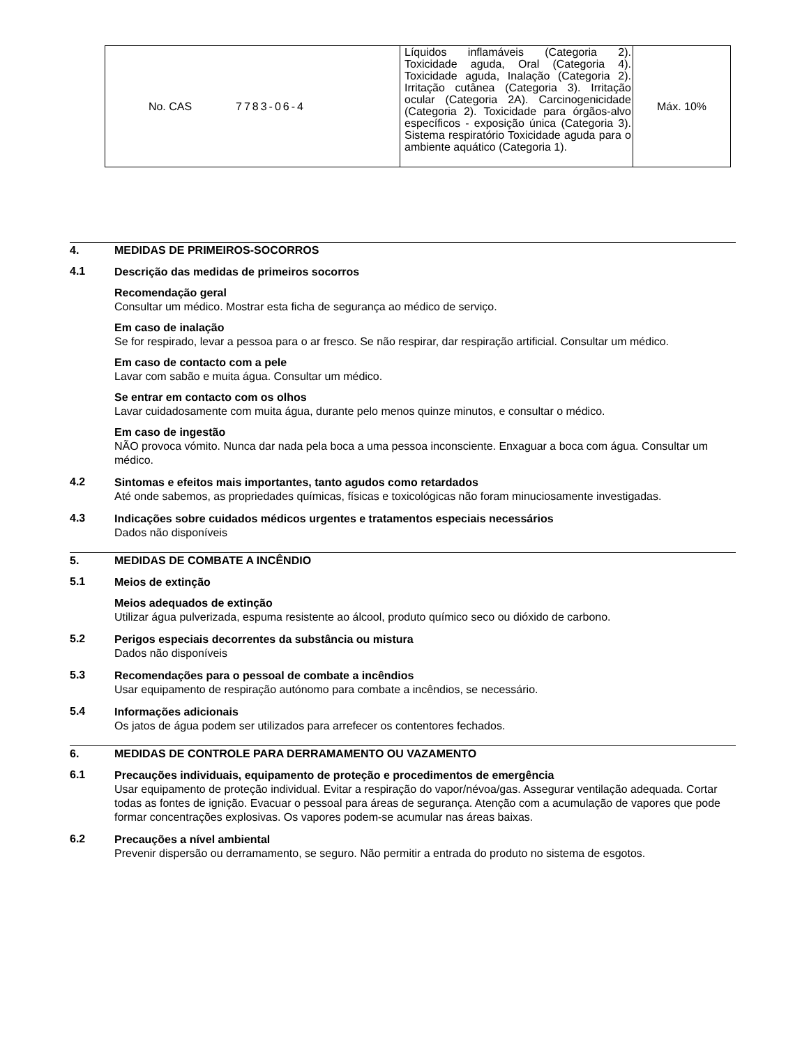| No. CAS | 7783-06-4 | Líquidos inflamáveis (Categoria 2). Toxicidade aguda, Oral (Categoria 4). Toxicidade aguda, Inalação (Categoria 2). Irritação cutânea (Categoria 3). Irritação ocular (Categoria 2A). Carcinogenicidade (Categoria 2). Toxicidade para órgãos-alvo específicos - exposição única (Categoria 3). Sistema respiratório Toxicidade aguda para o ambiente aquático (Categoria 1). | Máx. 10% |
4. MEDIDAS DE PRIMEIROS-SOCORROS
4.1
Descrição das medidas de primeiros socorros
Recomendação geral
Consultar um médico. Mostrar esta ficha de segurança ao médico de serviço.
Em caso de inalação
Se for respirado, levar a pessoa para o ar fresco. Se não respirar, dar respiração artificial. Consultar um médico.
Em caso de contacto com a pele
Lavar com sabão e muita água. Consultar um médico.
Se entrar em contacto com os olhos
Lavar cuidadosamente com muita água, durante pelo menos quinze minutos, e consultar o médico.
Em caso de ingestão
NÃO provoca vómito. Nunca dar nada pela boca a uma pessoa inconsciente. Enxaguar a boca com água. Consultar um médico.
4.2
Sintomas e efeitos mais importantes, tanto agudos como retardados
Até onde sabemos, as propriedades químicas, físicas e toxicológicas não foram minuciosamente investigadas.
4.3
Indicações sobre cuidados médicos urgentes e tratamentos especiais necessários
Dados não disponíveis
5. MEDIDAS DE COMBATE A INCÊNDIO
5.1
Meios de extinção
Meios adequados de extinção
Utilizar água pulverizada, espuma resistente ao álcool, produto químico seco ou dióxido de carbono.
5.2
Perigos especiais decorrentes da substância ou mistura
Dados não disponíveis
5.3
Recomendações para o pessoal de combate a incêndios
Usar equipamento de respiração autónomo para combate a incêndios, se necessário.
5.4
Informações adicionais
Os jatos de água podem ser utilizados para arrefecer os contentores fechados.
6. MEDIDAS DE CONTROLE PARA DERRAMAMENTO OU VAZAMENTO
6.1
Precauções individuais, equipamento de proteção e procedimentos de emergência
Usar equipamento de proteção individual. Evitar a respiração do vapor/névoa/gas. Assegurar ventilação adequada. Cortar todas as fontes de ignição. Evacuar o pessoal para áreas de segurança. Atenção com a acumulação de vapores que pode formar concentrações explosivas. Os vapores podem-se acumular nas áreas baixas.
6.2
Precauções a nível ambiental
Prevenir dispersão ou derramamento, se seguro. Não permitir a entrada do produto no sistema de esgotos.